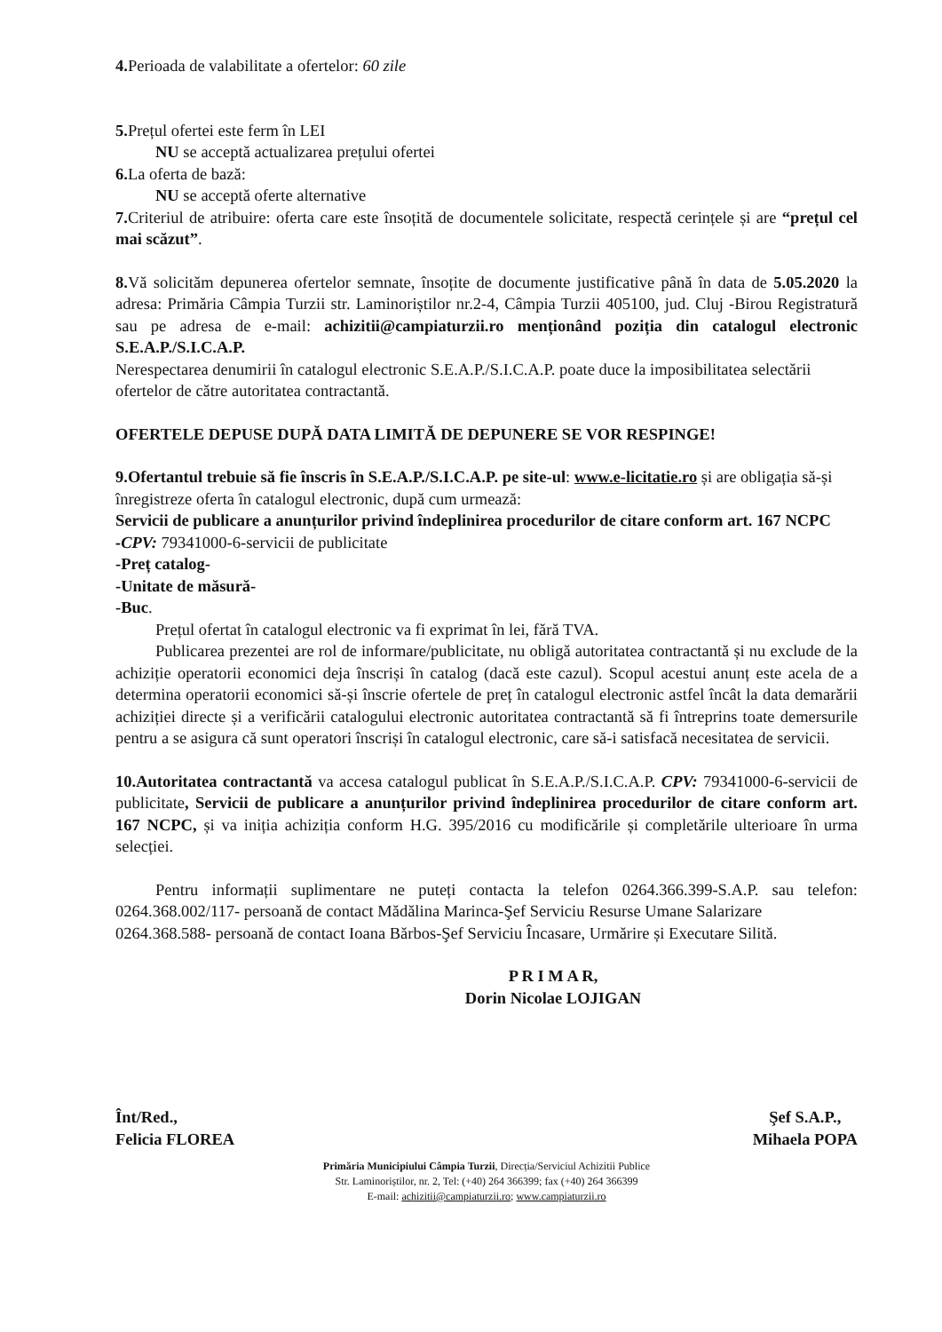4. Perioada de valabilitate a ofertelor: 60 zile
5. Prețul ofertei este ferm în LEI
NU se acceptă actualizarea prețului ofertei
6. La oferta de bază:
NU se acceptă oferte alternative
7. Criteriul de atribuire: oferta care este însoțită de documentele solicitate, respectă cerințele și are “prețul cel mai scăzut”.
8. Vă solicităm depunerea ofertelor semnate, însoțite de documente justificative până în data de 5.05.2020 la adresa: Primăria Câmpia Turzii str. Laminoriștilor nr.2-4, Câmpia Turzii 405100, jud. Cluj -Birou Registratură sau pe adresa de e-mail: achizitii@campiaturzii.ro menționând poziția din catalogul electronic S.E.A.P./S.I.C.A.P.
Nerespectarea denumirii în catalogul electronic S.E.A.P./S.I.C.A.P. poate duce la imposibilitatea selectării ofertelor de către autoritatea contractantă.
OFERTELE DEPUSE DUPĂ DATA LIMITĂ DE DEPUNERE SE VOR RESPINGE!
9.Ofertantul trebuie să fie înscris în S.E.A.P./S.I.C.A.P. pe site-ul: www.e-licitatie.ro și are obligația să-și înregistreze oferta în catalogul electronic, după cum urmează:
Servicii de publicare a anunțurilor privind îndeplinirea procedurilor de citare conform art. 167 NCPC
-CPV: 79341000-6-servicii de publicitate
-Preț catalog-
-Unitate de măsură-
-Buc.
Prețul ofertat în catalogul electronic va fi exprimat în lei, fără TVA.
Publicarea prezentei are rol de informare/publicitate, nu obligă autoritatea contractantă și nu exclude de la achiziție operatorii economici deja înscriși în catalog (dacă este cazul). Scopul acestui anunț este acela de a determina operatorii economici să-și înscrie ofertele de preț în catalogul electronic astfel încât la data demarării achiziției directe și a verificării catalogului electronic autoritatea contractantă să fi întreprins toate demersurile pentru a se asigura că sunt operatori înscriși în catalogul electronic, care să-i satisfacă necesitatea de servicii.
10.Autoritatea contractantă va accesa catalogul publicat în S.E.A.P./S.I.C.A.P. CPV: 79341000-6-servicii de publicitate, Servicii de publicare a anunțurilor privind îndeplinirea procedurilor de citare conform art. 167 NCPC, și va iniția achiziția conform H.G. 395/2016 cu modificările și completările ulterioare în urma selecției.
Pentru informații suplimentare ne puteți contacta la telefon 0264.366.399-S.A.P. sau telefon: 0264.368.002/117- persoană de contact Mădălina Marinca-Şef Serviciu Resurse Umane Salarizare
0264.368.588- persoană de contact Ioana Bărbos-Şef Serviciu Încasare, Urmărire și Executare Silită.
P R I M A R,
Dorin Nicolae LOJIGAN
Înt/Red.,
Felicia FLOREA
Şef S.A.P.,
Mihaela POPA
Primăria Municipiului Câmpia Turzii, Direcția/Serviciul Achizitii Publice
Str. Laminoriștilor, nr. 2, Tel: (+40) 264 366399; fax (+40) 264 366399
E-mail: achizitii@campiaturzii.ro; www.campiaturzii.ro